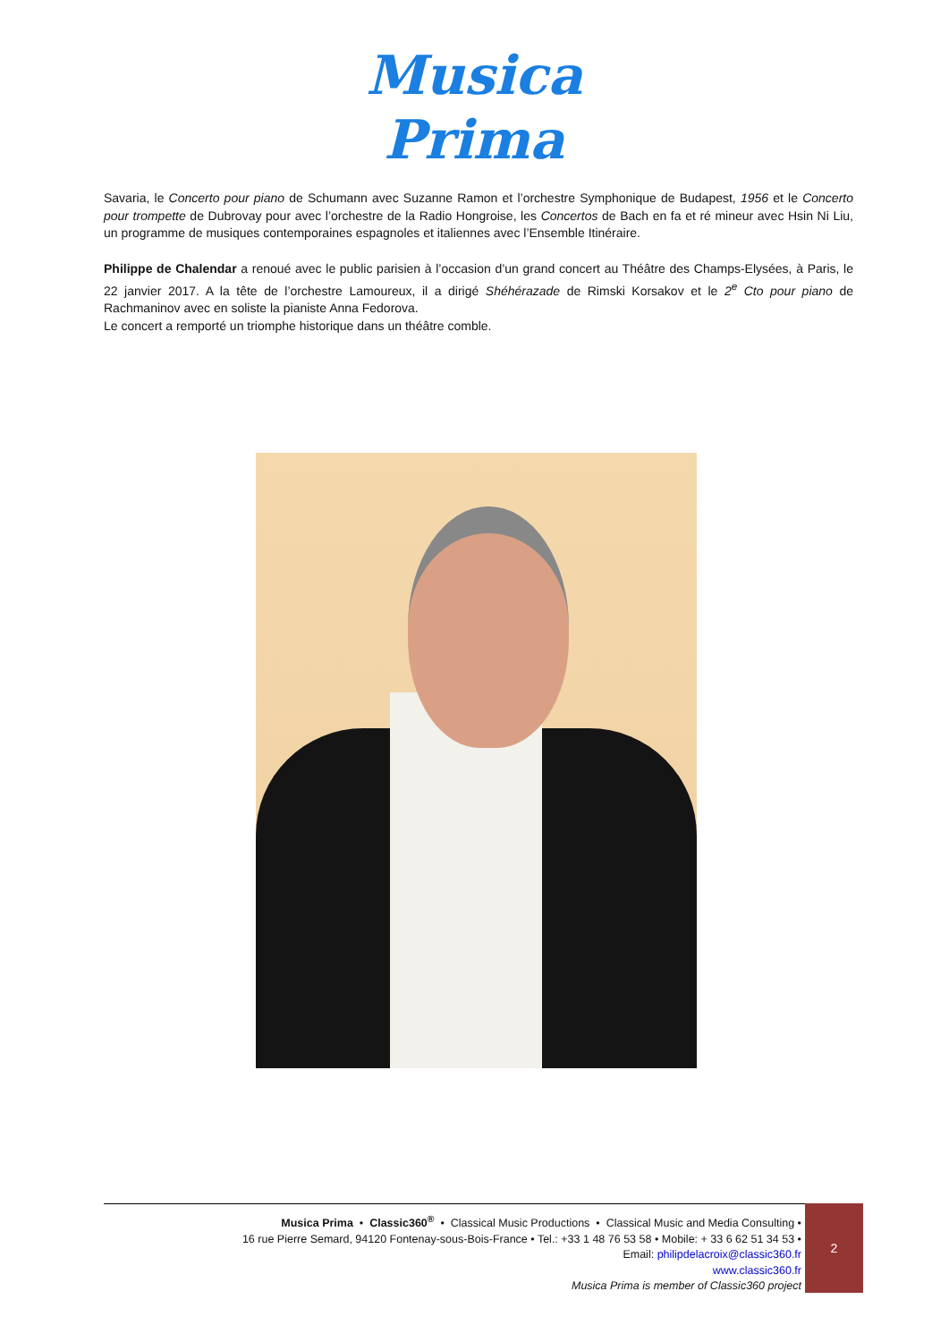Musica
Prima
Savaria, le Concerto pour piano de Schumann avec Suzanne Ramon et l’orchestre Symphonique de Budapest, 1956 et le Concerto pour trompette de Dubrovay pour avec l’orchestre de la Radio Hongroise, les Concertos de Bach en fa et ré mineur avec Hsin Ni Liu, un programme de musiques contemporaines espagnoles et italiennes avec l’Ensemble Itinéraire.
Philippe de Chalendar a renoué avec le public parisien à l’occasion d’un grand concert au Théâtre des Champs-Elysées, à Paris, le 22 janvier 2017. A la tête de l’orchestre Lamoureux, il a dirigé Shéhérazade de Rimski Korsakov et le 2<sup>e</sup> Cto pour piano de Rachmaninov avec en soliste la pianiste Anna Fedorova.
Le concert a remporté un triomphe historique dans un théâtre comble.
Musica Prima • Classic360<sup>®</sup> • Classical Music Productions • Classical Music and Media Consulting •
16 rue Pierre Semard, 94120 Fontenay-sous-Bois-France • Tel.: +33 1 48 76 53 58 • Mobile: + 33 6 62 51 34 53 •
Email: philipdelacroix@classic360.fr
www.classic360.fr
Musica Prima is member of Classic360 project
2